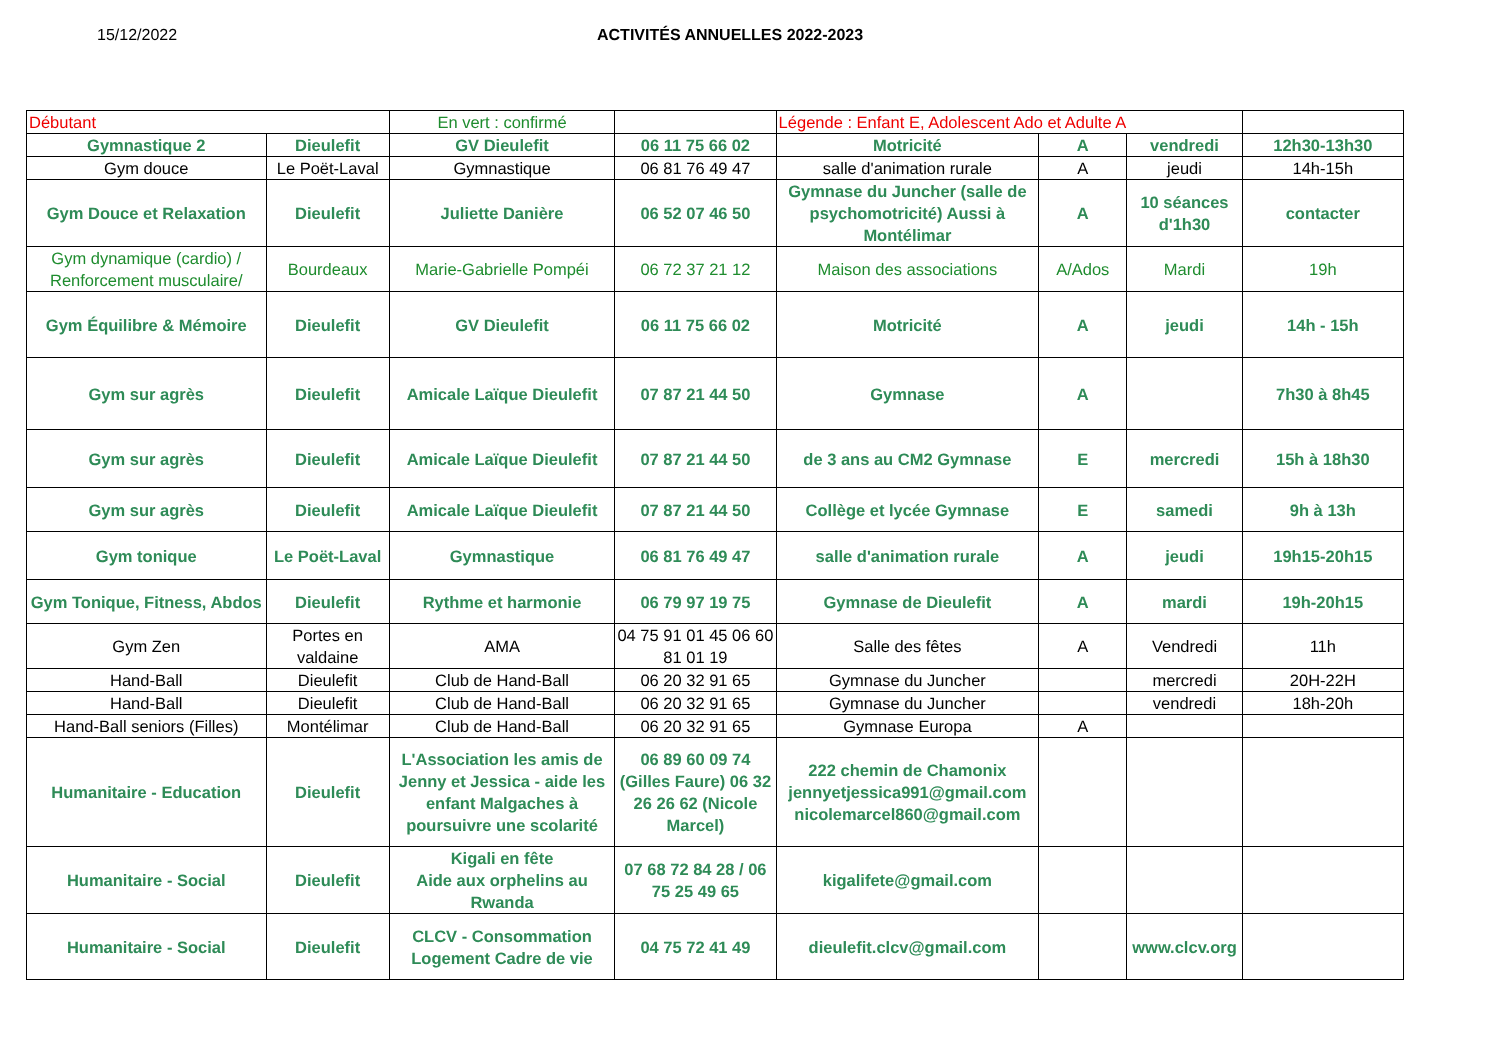15/12/2022 ACTIVITÉS ANNUELLES 2022-2023
| Débutant | | En vert : confirmé | | Légende : Enfant E, Adolescent Ado et Adulte A | | | |
| Gymnastique 2 | Dieulefit | GV Dieulefit | 06 11 75 66 02 | Motricité | A | vendredi | 12h30-13h30 |
| Gym douce | Le Poët-Laval | Gymnastique | 06 81 76 49 47 | salle d'animation rurale | A | jeudi | 14h-15h |
| Gym Douce et Relaxation | Dieulefit | Juliette Danière | 06 52 07 46 50 | Gymnase du Juncher (salle de psychomotricité) Aussi à Montélimar | A | 10 séances d'1h30 | contacter |
| Gym dynamique (cardio) / Renforcement musculaire/ | Bourdeaux | Marie-Gabrielle Pompéi | 06 72 37 21 12 | Maison des associations | A/Ados | Mardi | 19h |
| Gym Équilibre & Mémoire | Dieulefit | GV Dieulefit | 06 11 75 66 02 | Motricité | A | jeudi | 14h - 15h |
| Gym sur agrès | Dieulefit | Amicale Laïque Dieulefit | 07 87 21 44 50 | Gymnase | A | | 7h30 à 8h45 |
| Gym sur agrès | Dieulefit | Amicale Laïque Dieulefit | 07 87 21 44 50 | de 3 ans au CM2 Gymnase | E | mercredi | 15h à 18h30 |
| Gym sur agrès | Dieulefit | Amicale Laïque Dieulefit | 07 87 21 44 50 | Collège et lycée Gymnase | E | samedi | 9h à 13h |
| Gym tonique | Le Poët-Laval | Gymnastique | 06 81 76 49 47 | salle d'animation rurale | A | jeudi | 19h15-20h15 |
| Gym Tonique, Fitness, Abdos | Dieulefit | Rythme et harmonie | 06 79 97 19 75 | Gymnase de Dieulefit | A | mardi | 19h-20h15 |
| Gym Zen | Portes en valdaine | AMA | 04 75 91 01 45 06 60 81 01 19 | Salle des fêtes | A | Vendredi | 11h |
| Hand-Ball | Dieulefit | Club de Hand-Ball | 06 20 32 91 65 | Gymnase du Juncher | | mercredi | 20H-22H |
| Hand-Ball | Dieulefit | Club de Hand-Ball | 06 20 32 91 65 | Gymnase du Juncher | | vendredi | 18h-20h |
| Hand-Ball seniors (Filles) | Montélimar | Club de Hand-Ball | 06 20 32 91 65 | Gymnase Europa | A | | |
| Humanitaire - Education | Dieulefit | L'Association les amis de Jenny et Jessica - aide les enfant Malgaches à poursuivre une scolarité | 06 89 60 09 74 (Gilles Faure) 06 32 26 26 62 (Nicole Marcel) | 222 chemin de Chamonix jennyetjessica991@gmail.com nicolemarcel860@gmail.com | | | |
| Humanitaire - Social | Dieulefit | Kigali en fête Aide aux orphelins au Rwanda | 07 68 72 84 28 / 06 75 25 49 65 | kigalifete@gmail.com | | | |
| Humanitaire - Social | Dieulefit | CLCV - Consommation Logement Cadre de vie | 04 75 72 41 49 | dieulefit.clcv@gmail.com | | www.clcv.org | |